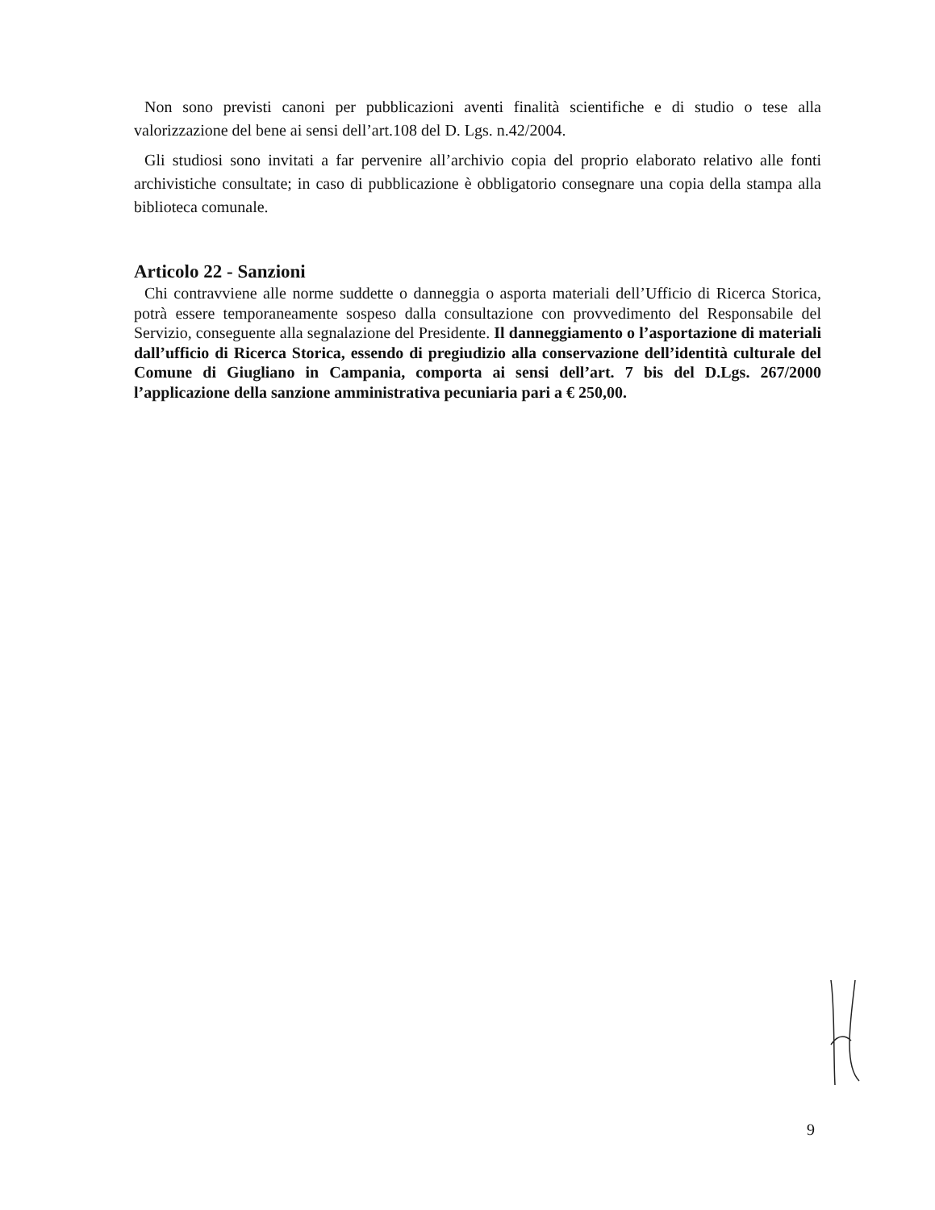Non sono previsti canoni per pubblicazioni aventi finalità scientifiche e di studio o tese alla valorizzazione del bene ai sensi dell’art.108 del D. Lgs. n.42/2004.
Gli studiosi sono invitati a far pervenire all’archivio copia del proprio elaborato relativo alle fonti archivistiche consultate; in caso di pubblicazione è obbligatorio consegnare una copia della stampa alla biblioteca comunale.
Articolo 22 - Sanzioni
Chi contravviene alle norme suddette o danneggia o asporta materiali dell’Ufficio di Ricerca Storica, potrà essere temporaneamente sospeso dalla consultazione con provvedimento del Responsabile del Servizio, conseguente alla segnalazione del Presidente. Il danneggiamento o l’asportazione di materiali dall’ufficio di Ricerca Storica, essendo di pregiudizio alla conservazione dell’identità culturale del Comune di Giugliano in Campania, comporta ai sensi dell’art. 7 bis del D.Lgs. 267/2000 l’applicazione della sanzione amministrativa pecuniaria pari a € 250,00.
9